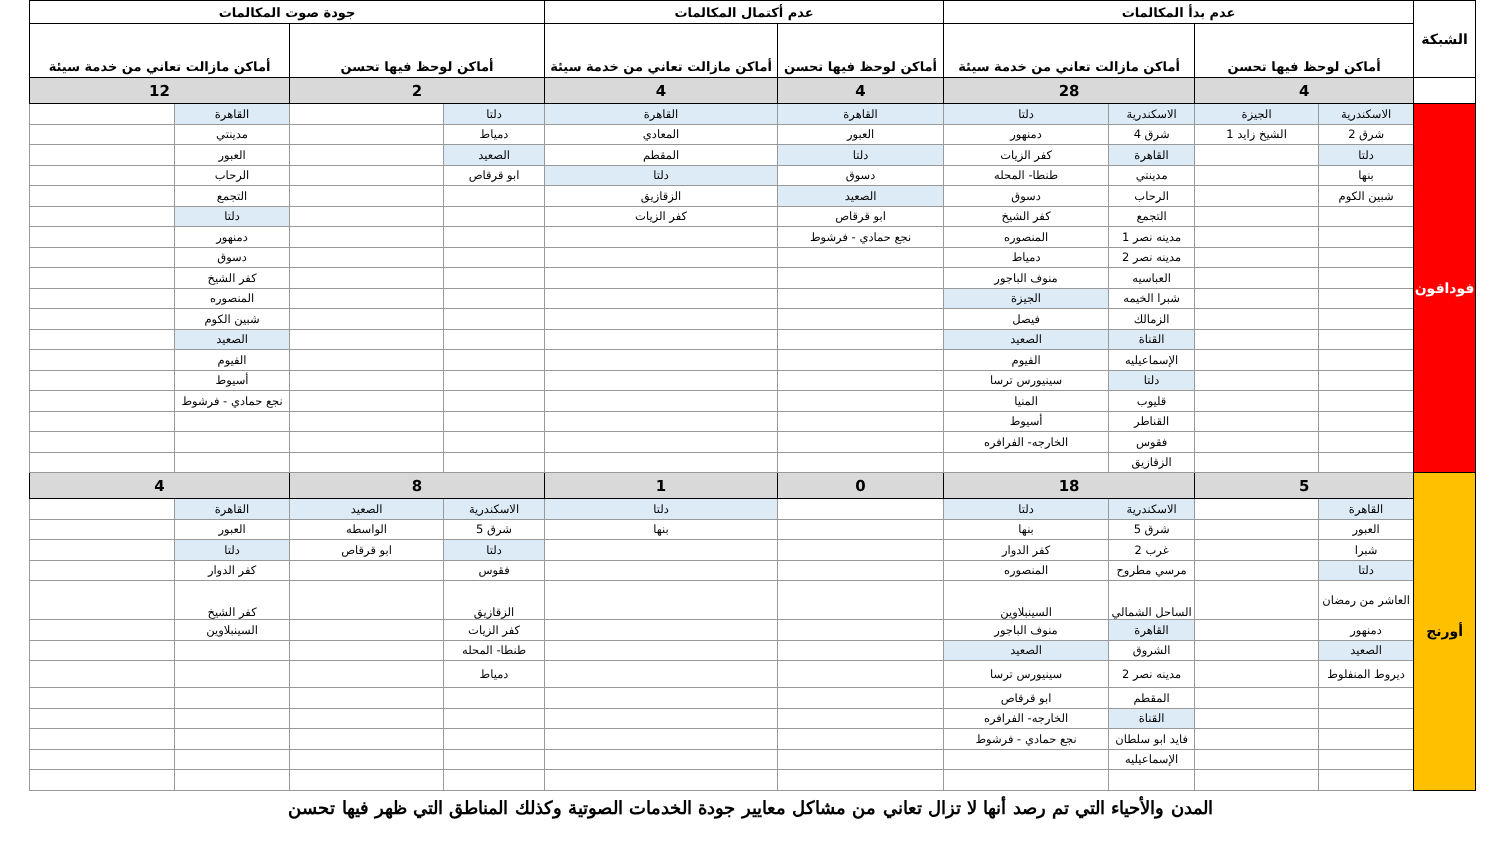| الشبكة | عدم بدأ المكالمات | | | | عدم أكتمال المكالمات | | جودة صوت المكالمات | | | |
| --- | --- | --- | --- | --- | --- | --- | --- | --- | --- | --- |
| | أماكن لوحظ فيها تحسن | | أماكن مازالت تعاني من خدمة سيئة | | أماكن لوحظ فيها تحسن | أماكن مازالت تعاني من خدمة سيئة | أماكن لوحظ فيها تحسن | | أماكن مازالت تعاني من خدمة سيئة | |
| | 4 | | 28 | | 4 | 4 | 2 | | 12 | |
| فودافون | الاسكندرية | الجيزة | الاسكندرية | دلتا | القاهرة | القاهرة | دلتا | | القاهرة | |
| | شرق 2 | الشيخ زايد 1 | شرق 4 | دمنهور | العبور | المعادي | دمياط | | مدينتي | |
| | دلتا | | القاهرة | كفر الزيات | دلتا | المقطم | الصعيد | | العبور | |
| | بنها | | مدينتي | طنطا- المحله | دسوق | دلتا | ابو قرقاص | | الرحاب | |
| | شبين الكوم | | الرحاب | دسوق | الصعيد | الزقازيق | | | التجمع | |
| | | | التجمع | كفر الشيخ | ابو قرقاص | كفر الزيات | | | دلتا | |
| | | | مدينه نصر 1 | المنصوره | نجع حمادي - فرشوط | | | | دمنهور | |
| | | | مدينه نصر 2 | دمياط | | | | | دسوق | |
| | | | العباسيه | منوف الباجور | | | | | كفر الشيخ | |
| | | | شبرا الخيمه | الجيزة | | | | | المنصوره | |
| | | | الزمالك | فيصل | | | | | شبين الكوم | |
| | | | القناة | الصعيد | | | | | الصعيد | |
| | | | الإسماعيليه | الفيوم | | | | | الفيوم | |
| | | | دلتا | سينيورس ترسا | | | | | أسيوط | |
| | | | قليوب | المنيا | | | | | نجع حمادي - فرشوط | |
| | | | القناطر | أسيوط | | | | | | |
| | | | فقوس | الخارجه- الفرافره | | | | | | |
| | | | الزقازيق | | | | | | | |
| أورنج | 5 | | 18 | | 0 | 1 | 8 | | 4 | |
| | القاهرة | | الاسكندرية | دلتا | | دلتا | الاسكندرية | الصعيد | القاهرة | |
| | العبور | | شرق 5 | بنها | | بنها | شرق 5 | الواسطه | العبور | |
| | شبرا | | غرب 2 | كفر الدوار | | | دلتا | ابو قرقاص | دلتا | |
| | دلتا | | مرسي مطروح | المنصوره | | | فقوس | | كفر الدوار | |
| | العاشر من رمضان | | الساحل الشمالي | السينبلاوين | | | الزقازيق | | كفر الشيخ | |
| | دمنهور | | القاهرة | منوف الباجور | | | كفر الزيات | | السينبلاوين | |
| | الصعيد | | الشروق | الصعيد | | | طنطا- المحله | | | |
| | ديروط المنفلوط | | مدينه نصر 2 | سينيورس ترسا | | | دمياط | | | |
| | | | المقطم | ابو قرقاص | | | | | | |
| | | | القناة | الخارجه- الفرافره | | | | | | |
| | | | فايد ابو سلطان | نجع حمادي - فرشوط | | | | | | |
| | | | الإسماعيليه | | | | | | | |
المدن والأحياء التي تم رصد أنها لا تزال تعاني من مشاكل معايير جودة الخدمات الصوتية وكذلك المناطق التي ظهر فيها تحسن